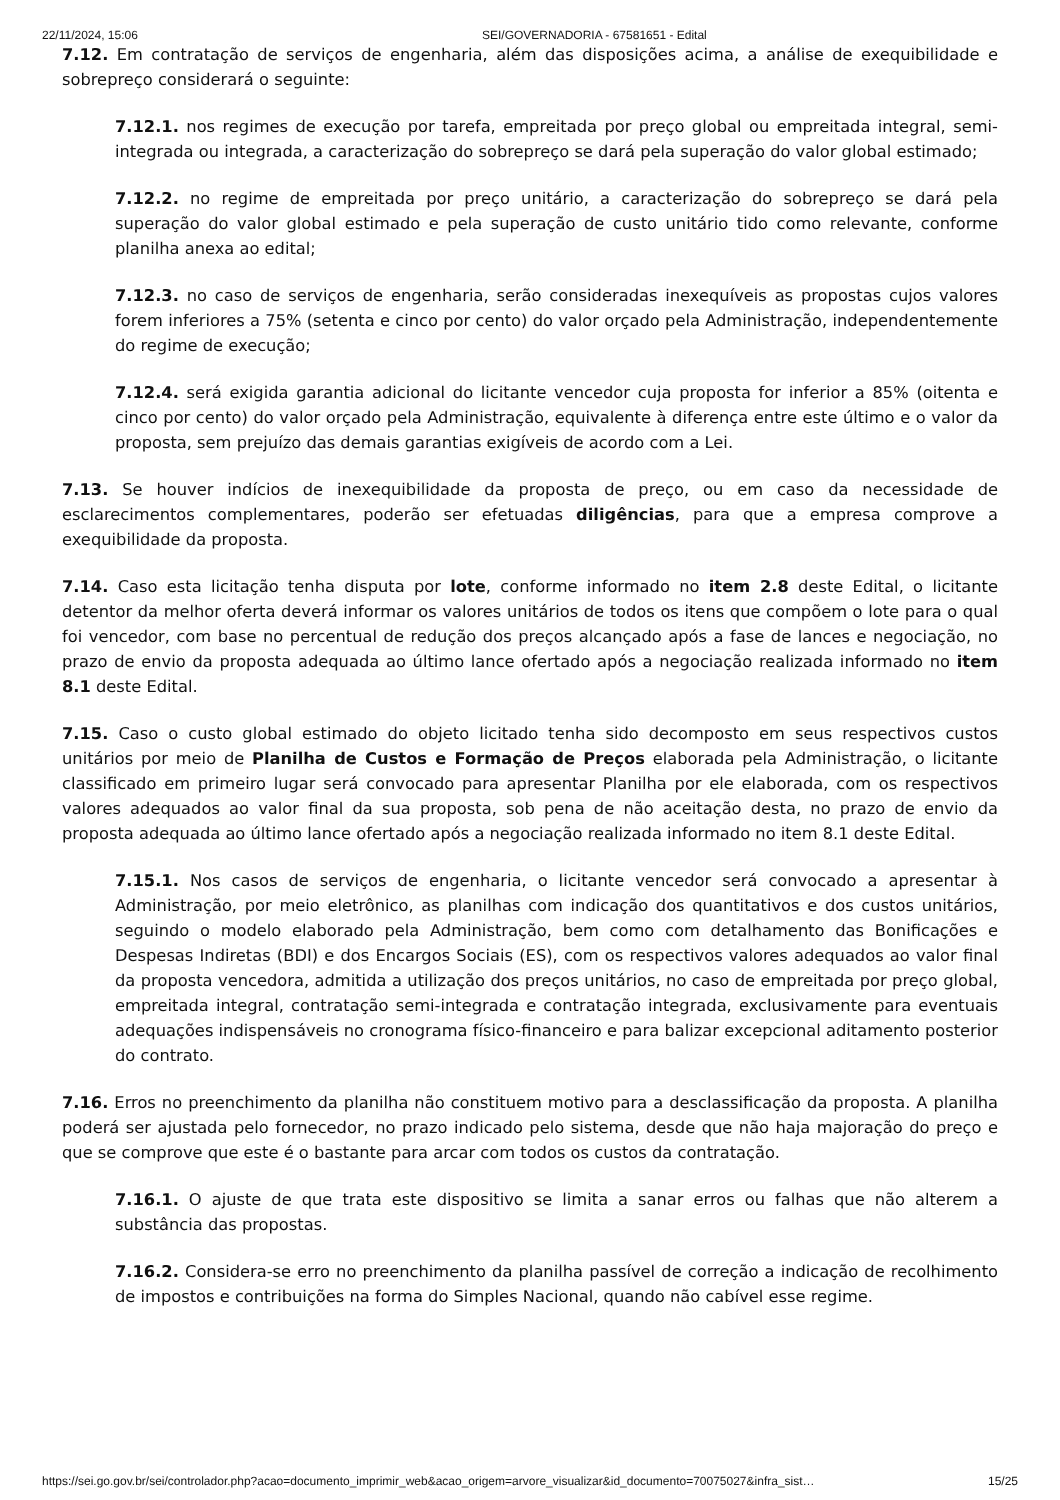22/11/2024, 15:06 SEI/GOVERNADORIA - 67581651 - Edital
7.12. Em contratação de serviços de engenharia, além das disposições acima, a análise de exequibilidade e sobrepreço considerará o seguinte:
7.12.1. nos regimes de execução por tarefa, empreitada por preço global ou empreitada integral, semi-integrada ou integrada, a caracterização do sobrepreço se dará pela superação do valor global estimado;
7.12.2. no regime de empreitada por preço unitário, a caracterização do sobrepreço se dará pela superação do valor global estimado e pela superação de custo unitário tido como relevante, conforme planilha anexa ao edital;
7.12.3. no caso de serviços de engenharia, serão consideradas inexequíveis as propostas cujos valores forem inferiores a 75% (setenta e cinco por cento) do valor orçado pela Administração, independentemente do regime de execução;
7.12.4. será exigida garantia adicional do licitante vencedor cuja proposta for inferior a 85% (oitenta e cinco por cento) do valor orçado pela Administração, equivalente à diferença entre este último e o valor da proposta, sem prejuízo das demais garantias exigíveis de acordo com a Lei.
7.13. Se houver indícios de inexequibilidade da proposta de preço, ou em caso da necessidade de esclarecimentos complementares, poderão ser efetuadas diligências, para que a empresa comprove a exequibilidade da proposta.
7.14. Caso esta licitação tenha disputa por lote, conforme informado no item 2.8 deste Edital, o licitante detentor da melhor oferta deverá informar os valores unitários de todos os itens que compõem o lote para o qual foi vencedor, com base no percentual de redução dos preços alcançado após a fase de lances e negociação, no prazo de envio da proposta adequada ao último lance ofertado após a negociação realizada informado no item 8.1 deste Edital.
7.15. Caso o custo global estimado do objeto licitado tenha sido decomposto em seus respectivos custos unitários por meio de Planilha de Custos e Formação de Preços elaborada pela Administração, o licitante classificado em primeiro lugar será convocado para apresentar Planilha por ele elaborada, com os respectivos valores adequados ao valor final da sua proposta, sob pena de não aceitação desta, no prazo de envio da proposta adequada ao último lance ofertado após a negociação realizada informado no item 8.1 deste Edital.
7.15.1. Nos casos de serviços de engenharia, o licitante vencedor será convocado a apresentar à Administração, por meio eletrônico, as planilhas com indicação dos quantitativos e dos custos unitários, seguindo o modelo elaborado pela Administração, bem como com detalhamento das Bonificações e Despesas Indiretas (BDI) e dos Encargos Sociais (ES), com os respectivos valores adequados ao valor final da proposta vencedora, admitida a utilização dos preços unitários, no caso de empreitada por preço global, empreitada integral, contratação semi-integrada e contratação integrada, exclusivamente para eventuais adequações indispensáveis no cronograma físico-financeiro e para balizar excepcional aditamento posterior do contrato.
7.16. Erros no preenchimento da planilha não constituem motivo para a desclassificação da proposta. A planilha poderá ser ajustada pelo fornecedor, no prazo indicado pelo sistema, desde que não haja majoração do preço e que se comprove que este é o bastante para arcar com todos os custos da contratação.
7.16.1. O ajuste de que trata este dispositivo se limita a sanar erros ou falhas que não alterem a substância das propostas.
7.16.2. Considera-se erro no preenchimento da planilha passível de correção a indicação de recolhimento de impostos e contribuições na forma do Simples Nacional, quando não cabível esse regime.
https://sei.go.gov.br/sei/controlador.php?acao=documento_imprimir_web&acao_origem=arvore_visualizar&id_documento=70075027&infra_sist… 15/25